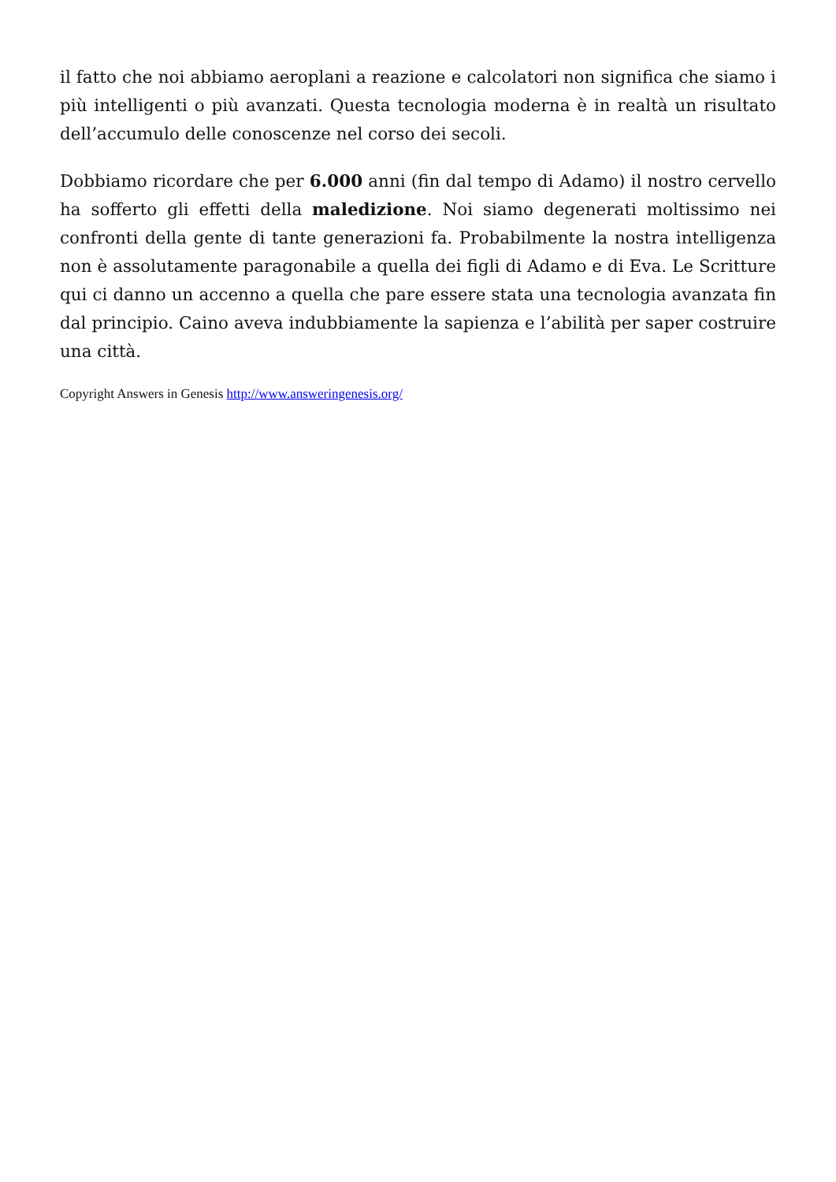il fatto che noi abbiamo aeroplani a reazione e calcolatori non significa che siamo i più intelligenti o più avanzati. Questa tecnologia moderna è in realtà un risultato dell’accumulo delle conoscenze nel corso dei secoli.
Dobbiamo ricordare che per 6.000 anni (fin dal tempo di Adamo) il nostro cervello ha sofferto gli effetti della maledizione. Noi siamo degenerati moltissimo nei confronti della gente di tante generazioni fa. Probabilmente la nostra intelligenza non è assolutamente paragonabile a quella dei figli di Adamo e di Eva. Le Scritture qui ci danno un accenno a quella che pare essere stata una tecnologia avanzata fin dal principio. Caino aveva indubbiamente la sapienza e l’abilità per saper costruire una città.
Copyright Answers in Genesis http://www.answeringenesis.org/